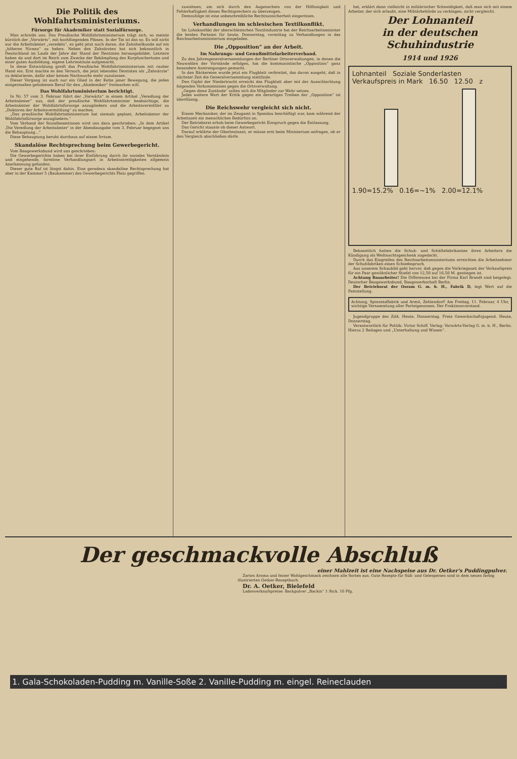Die Politik des Wohlfahrtsministeriums.
Fürsorge für Akademiker statt Sozialfürsorge.
Man schreibt uns: Das Preußische Wohlfahrtsministerium trägt sich, so meinte kürzlich der „Vorwärts“, mit hochfliegenden Plänen. In der Tat ist das so. Es will nicht nur die Arbeitsämter „veredeln“, es geht jetzt auch daran, die Zahnheilkunde auf ein „höheres Niveau“ zu heben. Neben den Zahnärzten hat sich bekanntlich in Deutschland im Laufe der Jahre der Stand der Dentisten herausgebildet. Letztere haben da und dort im Reich zum Zwecke der Bekämpfung des Kurpfuschertums und einer guten Ausbildung, eigene Lehrinstitute aufgemacht.
In diese Entwicklung greift das Preußische Wohlfahrtsministerium mit rauher Hand ein. Erst machte es den Versuch, die jetzt lebenden Dentisten als „Zahnärzte“ zu deklarieren, dafür aber keinen Nachwuchs mehr zuzulassen.
Dieser Vorgang ist auch nur ein Glied in der Kette jener Bewegung, die jeden einigermaßen gehobenen Beruf für den „Akademiker“ freimachen will.
Das Wohlfahrtsministerium berichtigt.
In Nr. 57 vom 3. Februar führt der „Vorwärts“ in einem Artikel „Veredlung der Arbeitsämter“ aus, daß der preußische Wohlfahrtsminister beabsichtige, die Arbeitsämter der Wohlfahrtsfürsorge anzugliedern und die Arbeitsvermittler zu „Doktoren der Arbeitsvermittlung“ zu machen.
„Das preußische Wohlfahrtsministerium hat niemals geplant, Arbeitsämter der Wohlfahrtsfürsorge anzugliedern.“
Vom Verband der Sozialbeamtinnen wird uns dazu geschrieben: „In dem Artikel ‚Die Veredlung der Arbeitsämter‘ in der Abendausgabe vom 3. Februar begegnet uns die Behauptung...“
Diese Behauptung beruht durchaus auf einem Irrtum.
Skandalöse Rechtsprechung beim Gewerbegericht.
Vom Baugewerksbund wird uns geschrieben:
Die Gewerbegerichte haben bei ihrer Einführung durch ihr soziales Verständnis und eingehende, formlose Verhandlungsart in Arbeitsstreitigkeiten allgemein Anerkennung gefunden.
Dieser gute Ruf ist längst dahin. Eine geradezu skandalöse Rechtsprechung hat aber in der Kammer 5 (Baukammer) des Gewerbegerichts Platz gegriffen.
zuwohnen, um sich durch den Augenschein von der Hilflosigkeit und Fehlerhaftigkeit dieses Rechtsprechers zu überzeugen.
Demzufolge ist eine unbeschreibliche Rechtsunsicherheit eingerissen.
Verhandlungen im schlesischen Textilkonflikt.
Im Lohnkonflikt der oberschlesischen Textilindustrie hat der Reichsarbeitsminister die beiden Parteien für heute, Donnerstag, vormittag zu Verhandlungen in das Reichsarbeitsministerium eingeladen.
Die „Opposition“ an der Arbeit.
Im Nahrungs- und Genußmittelarbeiterverband.
Zu den Jahresgeneralversammlungen der Berliner Ortsverwaltungen, in denen die Neuwahlen der Vorstände erfolgen, hat die kommunistische „Opposition“ ganz besondere Anstrengungen gemacht.
In den Bäckereien wurde jetzt ein Flugblatt verbreitet, das davon ausgeht, daß in nächster Zeit die Generalversammlung stattfinde.
Den Gipfel der Niedertracht erreicht das Flugblatt aber mit der Ausschlachtung folgenden Vorkommnisses gegen die Ortsverwaltung.
„Gegen diese Zustände“ sollen sich die Mitglieder zur Wehr setzen.
Jedes weitere Wort der Kritik gegen ein derartiges Treiben der „Opposition“ ist überflüssig.
Die Reichswehr vergleicht sich nicht.
Einem Mechaniker, der im Zeugamt in Spandau beschäftigt war, kam während der Arbeitszeit ein menschliches Bedürfnis an.
Der Betriebsrat erhob beim Gewerbegericht Einspruch gegen die Entlassung.
Das Gericht staunte ob dieser Antwort.
Darauf erklärte der Oberleutnant, er müsse erst beim Ministerium anfragen, ob er den Vergleich abschließen dürfe.
hat, erklärt dann vielleicht in militärischer Schneidigkeit, daß man sich mit einem Arbeiter, der sich erlaubt, eine Militärbehörde zu verklagen, nicht vergleicht.
Der Lohnanteil
in der deutschen Schuhindustrie
1914 und 1926
Lohnanteil Soziale Sonderlasten
Verkaufspreis in Mark 16.50 12.50 z
1.90=15.2% 0.16=~1% 2.00=12.1%
Bekanntlich hatten die Schuh- und Schäftefabrikanten ihren Arbeitern die Kündigung als Weihnachtsgeschenk zugedacht.
Durch das Eingreifen des Reichsarbeitsministeriums erreichten die Arbeitnehmer der Schuhfabriken einen Schiedsspruch.
Aus unserem Schaubild geht hervor, daß gegen die Vorkriegszeit der Verkaufspreis für ein Paar gewöhnlicher Stiefel von 12,50 auf 16,50 M. gestiegen ist.
Achtung Bauarbeiter! Die Differenzen bei der Firma Karl Brandt sind beigelegt. Deutscher Baugewerksbund, Baugewerkschaft Berlin.
Der Betriebsrat der Osram G. m. b. H., Fabrik D, legt Wert auf die Feststellung.
Achtung, Spinnstoffabrik und Armit, Zehlendorf! Am Freitag, 11. Februar, 4 Uhr, wichtige Versammlung aller Parteigenossen. Der Fraktionsvorstand.
Jugendgruppe des ZdA. Heute, Donnerstag. Freie Gewerkschaftsjugend. Heute, Donnerstag.
Verantwortlich für Politik: Victor Schiff. Verlag: Vorwärts-Verlag G. m. b. H., Berlin. Hierzu 2 Beilagen und „Unterhaltung und Wissen“.
Der geschmackvolle Abschluß
einer Mahlzeit ist eine Nachspeise aus Dr. Oetker's Puddingpulver.
Zartes Aroma und feiner Wohlgeschmack zeichnen alle Sorten aus. Gute Rezepte für Süß- und Gelespeisen sind in dem neuen farbig illustrierten Oetker-Rezeptbuch.
Dr. A. Oetker, Bielefeld
Ladenverkaufspreise: Backpulver „Backin“ 1 Stck. 10 Pfg.
1. Gala-Schokoladen-Pudding m. Vanille-Soße 2. Vanille-Pudding m. eingel. Reineclauden